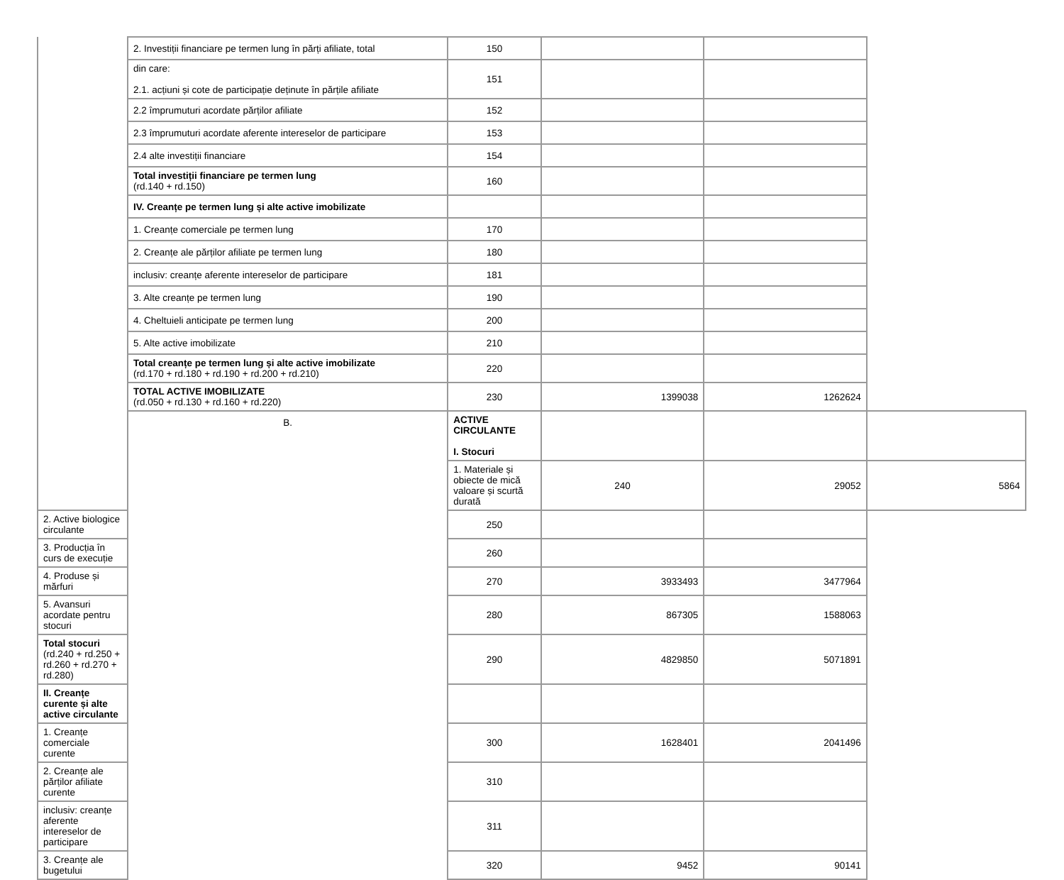| | 2. Investiții financiare pe termen lung în părți afiliate, total | 150 | | | |
| | din care: 2.1. acțiuni și cote de participație deținute în părțile afiliate | 151 | | | |
| | 2.2 împrumuturi acordate părților afiliate | 152 | | | |
| | 2.3 împrumuturi acordate aferente intereselor de participare | 153 | | | |
| | 2.4 alte investiții financiare | 154 | | | |
| | Total investiții financiare pe termen lung (rd.140 + rd.150) | 160 | | | |
| | IV. Creanțe pe termen lung și alte active imobilizate | | | | |
| | 1. Creanțe comerciale pe termen lung | 170 | | | |
| | 2. Creanțe ale părților afiliate pe termen lung | 180 | | | |
| | inclusiv: creanțe aferente intereselor de participare | 181 | | | |
| | 3. Alte creanțe pe termen lung | 190 | | | |
| | 4. Cheltuieli anticipate pe termen lung | 200 | | | |
| | 5. Alte active imobilizate | 210 | | | |
| | Total creanțe pe termen lung și alte active imobilizate (rd.170 + rd.180 + rd.190 + rd.200 + rd.210) | 220 | | | |
| | TOTAL ACTIVE IMOBILIZATE (rd.050 + rd.130 + rd.160 + rd.220) | 230 | 1399038 | 1262624 | |
| | B. | ACTIVE CIRCULANTE I. Stocuri | | | |
| | | 1. Materiale și obiecte de mică valoare și scurtă durată | 240 | 29052 | 5864 |
| 2. Active biologice circulante | | 250 | | | |
| 3. Producția în curs de execuție | | 260 | | | |
| 4. Produse și mărfuri | | 270 | 3933493 | 3477964 | |
| 5. Avansuri acordate pentru stocuri | | 280 | 867305 | 1588063 | |
| Total stocuri (rd.240 + rd.250 + rd.260 + rd.270 + rd.280) | | 290 | 4829850 | 5071891 | |
| II. Creanțe curente și alte active circulante | | | | | |
| 1. Creanțe comerciale curente | | 300 | 1628401 | 2041496 | |
| 2. Creanțe ale părților afiliate curente | | 310 | | | |
| inclusiv: creanțe aferente intereselor de participare | | 311 | | | |
| 3. Creanțe ale bugetului | | 320 | 9452 | 90141 | |